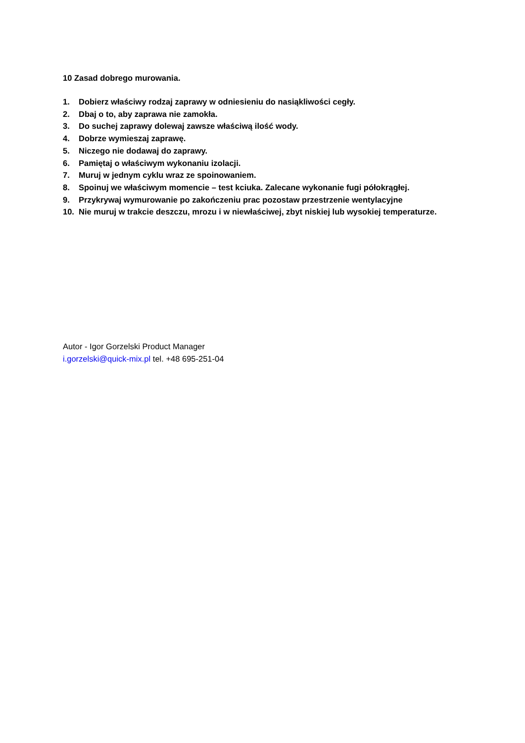10 Zasad dobrego murowania.
1. Dobierz właściwy rodzaj zaprawy w odniesieniu do nasiąkliwości cegły.
2. Dbaj o to, aby zaprawa nie zamokła.
3. Do suchej zaprawy dolewaj zawsze właściwą ilość wody.
4. Dobrze wymieszaj zaprawę.
5. Niczego nie dodawaj do zaprawy.
6. Pamiętaj o właściwym wykonaniu izolacji.
7. Muruj w jednym cyklu wraz ze spoinowaniem.
8. Spoinuj we właściwym momencie – test kciuka. Zalecane wykonanie fugi półokrągłej.
9. Przykrywaj wymurowanie po zakończeniu prac pozostaw przestrzenie wentylacyjne
10. Nie muruj w trakcie deszczu, mrozu i w niewłaściwej, zbyt niskiej lub wysokiej temperaturze.
Autor - Igor Gorzelski Product Manager
i.gorzelski@quick-mix.pl tel. +48 695-251-04